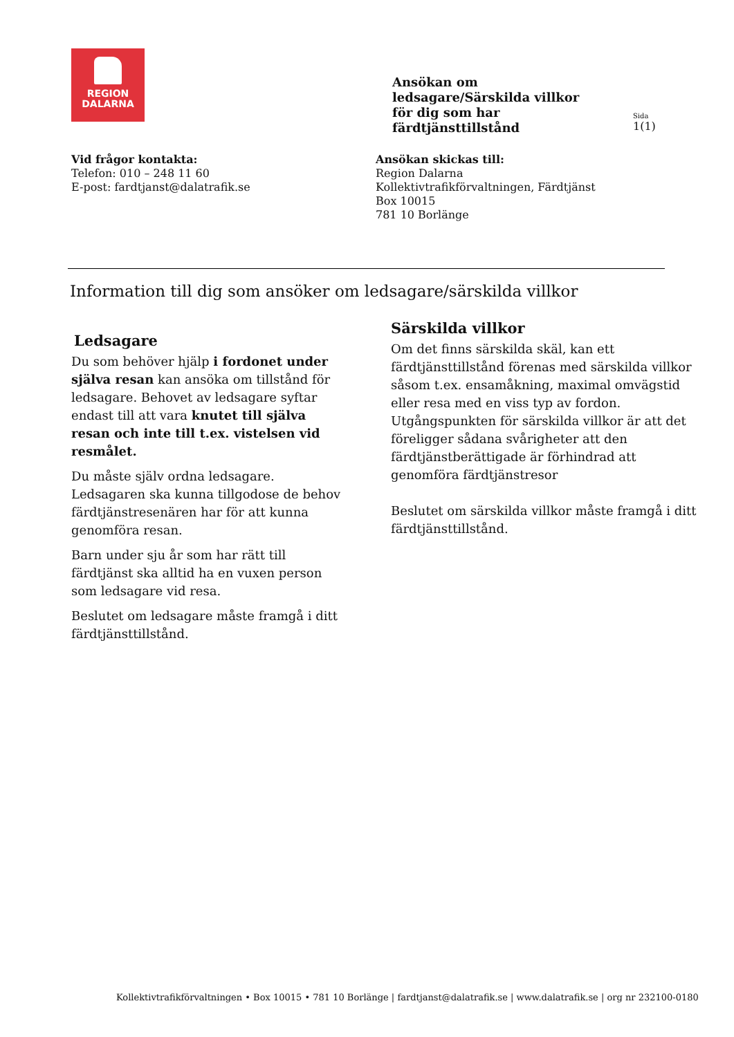REGION
DALARNA
Ansökan om
ledsagare/Särskilda villkor
för dig som har
färdtjänsttillstånd
Sida
1(1)
Vid frågor kontakta:
Telefon: 010 – 248 11 60
E-post: fardtjanst@dalatrafik.se
Ansökan skickas till:
Region Dalarna
Kollektivtrafikförvaltningen, Färdtjänst
Box 10015
781 10 Borlänge
Information till dig som ansöker om ledsagare/särskilda villkor
Ledsagare
Du som behöver hjälp i fordonet under själva resan kan ansöka om tillstånd för ledsagare. Behovet av ledsagare syftar endast till att vara knutet till själva resan och inte till t.ex. vistelsen vid resmålet.
Du måste själv ordna ledsagare. Ledsagaren ska kunna tillgodose de behov färdtjänstresenären har för att kunna genomföra resan.
Barn under sju år som har rätt till färdtjänst ska alltid ha en vuxen person som ledsagare vid resa.
Beslutet om ledsagare måste framgå i ditt färdtjänsttillstånd.
Särskilda villkor
Om det finns särskilda skäl, kan ett färdtjänsttillstånd förenas med särskilda villkor såsom t.ex. ensamåkning, maximal omvägstid eller resa med en viss typ av fordon.
Utgångspunkten för särskilda villkor är att det föreligger sådana svårigheter att den färdtjänstberättigade är förhindrad att genomföra färdtjänstresor
Beslutet om särskilda villkor måste framgå i ditt färdtjänsttillstånd.
Kollektivtrafikförvaltningen • Box 10015 • 781 10 Borlänge | fardtjanst@dalatrafik.se | www.dalatrafik.se | org nr 232100-0180